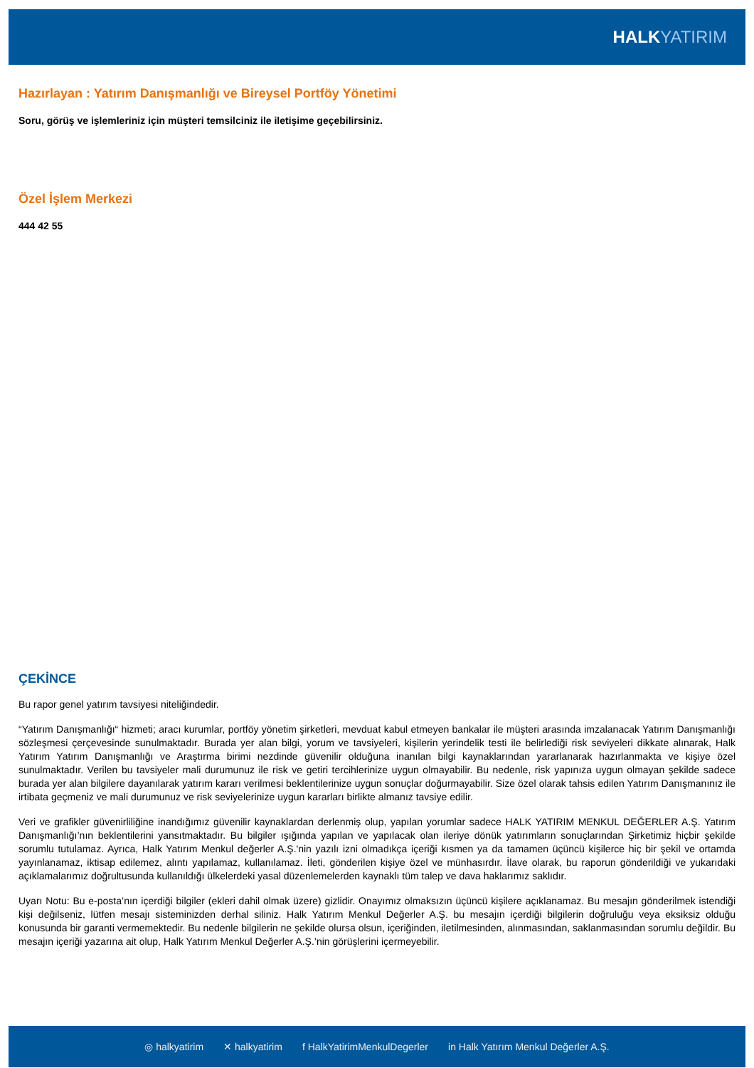HALK YATIRIM
Hazırlayan : Yatırım Danışmanlığı ve Bireysel Portföy Yönetimi
Soru, görüş ve işlemleriniz için müşteri temsilciniz ile iletişime geçebilirsiniz.
Özel İşlem Merkezi
444 42 55
ÇEKİNCE
Bu rapor genel yatırım tavsiyesi niteliğindedir.
“Yatırım Danışmanlığı“ hizmeti; aracı kurumlar, portföy yönetim şirketleri, mevduat kabul etmeyen bankalar ile müşteri arasında imzalanacak Yatırım Danışmanlığı sözleşmesi çerçevesinde sunulmaktadır. Burada yer alan bilgi, yorum ve tavsiyeleri, kişilerin yerindelik testi ile belirlediği risk seviyeleri dikkate alınarak, Halk Yatırım Yatırım Danışmanlığı ve Araştırma birimi nezdinde güvenilir olduğuna inanılan bilgi kaynaklarından yararlanarak hazırlanmakta ve kişiye özel sunulmaktadır. Verilen bu tavsiyeler mali durumunuz ile risk ve getiri tercihlerinize uygun olmayabilir. Bu nedenle, risk yapınıza uygun olmayan şekilde sadece burada yer alan bilgilere dayanılarak yatırım kararı verilmesi beklentilerinize uygun sonuçlar doğurmayabilir. Size özel olarak tahsis edilen Yatırım Danışmanınız ile irtibata geçmeniz ve mali durumunuz ve risk seviyelerinize uygun kararları birlikte almanız tavsiye edilir.
Veri ve grafikler güvenirliliğine inandığımız güvenilir kaynaklardan derlenmiş olup, yapılan yorumlar sadece HALK YATIRIM MENKUL DEĞERLER A.Ş. Yatırım Danışmanlığı’nın beklentilerini yansıtmaktadır. Bu bilgiler ışığında yapılan ve yapılacak olan ileriye dönük yatırımların sonuçlarından Şirketimiz hiçbir şekilde sorumlu tutulamaz. Ayrıca, Halk Yatırım Menkul değerler A.Ş.'nin yazılı izni olmadıkça içeriği kısmen ya da tamamen üçüncü kişilerce hiç bir şekil ve ortamda yayınlanamaz, iktisap edilemez, alıntı yapılamaz, kullanılamaz. İleti, gönderilen kişiye özel ve münhasırdır. İlave olarak, bu raporun gönderildiği ve yukarıdaki açıklamalarımız doğrultusunda kullanıldığı ülkelerdeki yasal düzenlemelerden kaynaklı tüm talep ve dava haklarımız saklıdır.
Uyarı Notu: Bu e-posta’nın içerdiği bilgiler (ekleri dahil olmak üzere) gizlidir. Onayımız olmaksızın üçüncü kişilere açıklanamaz. Bu mesajın gönderilmek istendiği kişi değilseniz, lütfen mesajı sisteminizden derhal siliniz. Halk Yatırım Menkul Değerler A.Ş. bu mesajın içerdiği bilgilerin doğruluğu veya eksiksiz olduğu konusunda bir garanti vermemektedir. Bu nedenle bilgilerin ne şekilde olursa olsun, içeriğinden, iletilmesinden, alınmasından, saklanmasından sorumlu değildir. Bu mesajın içeriği yazarına ait olup, Halk Yatırım Menkul Değerler A.Ş.’nin görüşlerini içermeyebilir.
◎ halkyatirim ✕ halkyatirim f HalkYatirimMenkulDegerler in Halk Yatırım Menkul Değerler A.Ş.